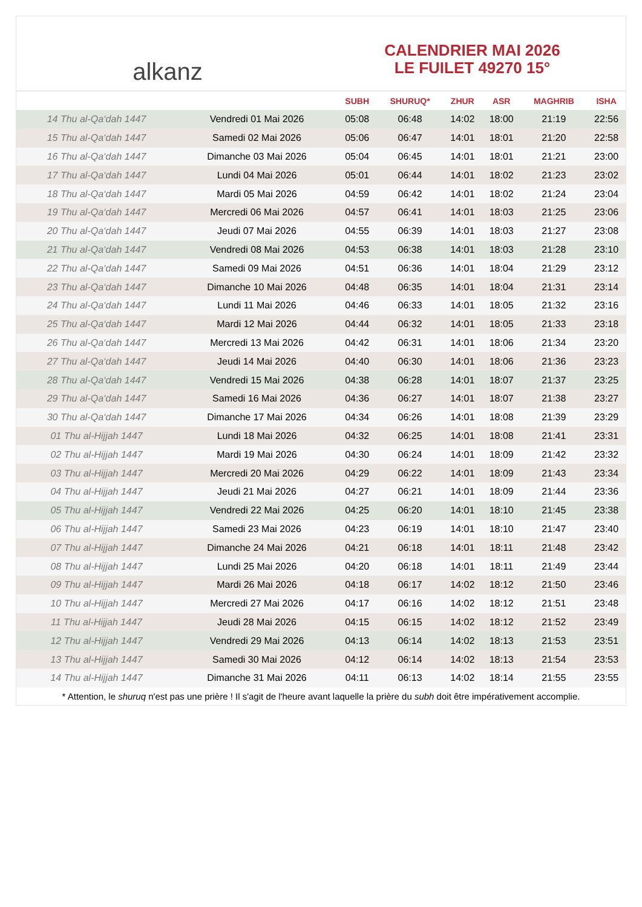alkanz
CALENDRIER MAI 2026
LE FUILET 49270 15°
| | | SUBH | SHURUQ* | ZHUR | ASR | MAGHRIB | ISHA |
| --- | --- | --- | --- | --- | --- | --- | --- |
| 14 Thu al-Qa‘dah 1447 | Vendredi 01 Mai 2026 | 05:08 | 06:48 | 14:02 | 18:00 | 21:19 | 22:56 |
| 15 Thu al-Qa‘dah 1447 | Samedi 02 Mai 2026 | 05:06 | 06:47 | 14:01 | 18:01 | 21:20 | 22:58 |
| 16 Thu al-Qa‘dah 1447 | Dimanche 03 Mai 2026 | 05:04 | 06:45 | 14:01 | 18:01 | 21:21 | 23:00 |
| 17 Thu al-Qa‘dah 1447 | Lundi 04 Mai 2026 | 05:01 | 06:44 | 14:01 | 18:02 | 21:23 | 23:02 |
| 18 Thu al-Qa‘dah 1447 | Mardi 05 Mai 2026 | 04:59 | 06:42 | 14:01 | 18:02 | 21:24 | 23:04 |
| 19 Thu al-Qa‘dah 1447 | Mercredi 06 Mai 2026 | 04:57 | 06:41 | 14:01 | 18:03 | 21:25 | 23:06 |
| 20 Thu al-Qa‘dah 1447 | Jeudi 07 Mai 2026 | 04:55 | 06:39 | 14:01 | 18:03 | 21:27 | 23:08 |
| 21 Thu al-Qa‘dah 1447 | Vendredi 08 Mai 2026 | 04:53 | 06:38 | 14:01 | 18:03 | 21:28 | 23:10 |
| 22 Thu al-Qa‘dah 1447 | Samedi 09 Mai 2026 | 04:51 | 06:36 | 14:01 | 18:04 | 21:29 | 23:12 |
| 23 Thu al-Qa‘dah 1447 | Dimanche 10 Mai 2026 | 04:48 | 06:35 | 14:01 | 18:04 | 21:31 | 23:14 |
| 24 Thu al-Qa‘dah 1447 | Lundi 11 Mai 2026 | 04:46 | 06:33 | 14:01 | 18:05 | 21:32 | 23:16 |
| 25 Thu al-Qa‘dah 1447 | Mardi 12 Mai 2026 | 04:44 | 06:32 | 14:01 | 18:05 | 21:33 | 23:18 |
| 26 Thu al-Qa‘dah 1447 | Mercredi 13 Mai 2026 | 04:42 | 06:31 | 14:01 | 18:06 | 21:34 | 23:20 |
| 27 Thu al-Qa‘dah 1447 | Jeudi 14 Mai 2026 | 04:40 | 06:30 | 14:01 | 18:06 | 21:36 | 23:23 |
| 28 Thu al-Qa‘dah 1447 | Vendredi 15 Mai 2026 | 04:38 | 06:28 | 14:01 | 18:07 | 21:37 | 23:25 |
| 29 Thu al-Qa‘dah 1447 | Samedi 16 Mai 2026 | 04:36 | 06:27 | 14:01 | 18:07 | 21:38 | 23:27 |
| 30 Thu al-Qa‘dah 1447 | Dimanche 17 Mai 2026 | 04:34 | 06:26 | 14:01 | 18:08 | 21:39 | 23:29 |
| 01 Thu al-Hijjah 1447 | Lundi 18 Mai 2026 | 04:32 | 06:25 | 14:01 | 18:08 | 21:41 | 23:31 |
| 02 Thu al-Hijjah 1447 | Mardi 19 Mai 2026 | 04:30 | 06:24 | 14:01 | 18:09 | 21:42 | 23:32 |
| 03 Thu al-Hijjah 1447 | Mercredi 20 Mai 2026 | 04:29 | 06:22 | 14:01 | 18:09 | 21:43 | 23:34 |
| 04 Thu al-Hijjah 1447 | Jeudi 21 Mai 2026 | 04:27 | 06:21 | 14:01 | 18:09 | 21:44 | 23:36 |
| 05 Thu al-Hijjah 1447 | Vendredi 22 Mai 2026 | 04:25 | 06:20 | 14:01 | 18:10 | 21:45 | 23:38 |
| 06 Thu al-Hijjah 1447 | Samedi 23 Mai 2026 | 04:23 | 06:19 | 14:01 | 18:10 | 21:47 | 23:40 |
| 07 Thu al-Hijjah 1447 | Dimanche 24 Mai 2026 | 04:21 | 06:18 | 14:01 | 18:11 | 21:48 | 23:42 |
| 08 Thu al-Hijjah 1447 | Lundi 25 Mai 2026 | 04:20 | 06:18 | 14:01 | 18:11 | 21:49 | 23:44 |
| 09 Thu al-Hijjah 1447 | Mardi 26 Mai 2026 | 04:18 | 06:17 | 14:02 | 18:12 | 21:50 | 23:46 |
| 10 Thu al-Hijjah 1447 | Mercredi 27 Mai 2026 | 04:17 | 06:16 | 14:02 | 18:12 | 21:51 | 23:48 |
| 11 Thu al-Hijjah 1447 | Jeudi 28 Mai 2026 | 04:15 | 06:15 | 14:02 | 18:12 | 21:52 | 23:49 |
| 12 Thu al-Hijjah 1447 | Vendredi 29 Mai 2026 | 04:13 | 06:14 | 14:02 | 18:13 | 21:53 | 23:51 |
| 13 Thu al-Hijjah 1447 | Samedi 30 Mai 2026 | 04:12 | 06:14 | 14:02 | 18:13 | 21:54 | 23:53 |
| 14 Thu al-Hijjah 1447 | Dimanche 31 Mai 2026 | 04:11 | 06:13 | 14:02 | 18:14 | 21:55 | 23:55 |
* Attention, le shuruq n'est pas une prière ! Il s'agit de l'heure avant laquelle la prière du subh doit être impérativement accomplie.